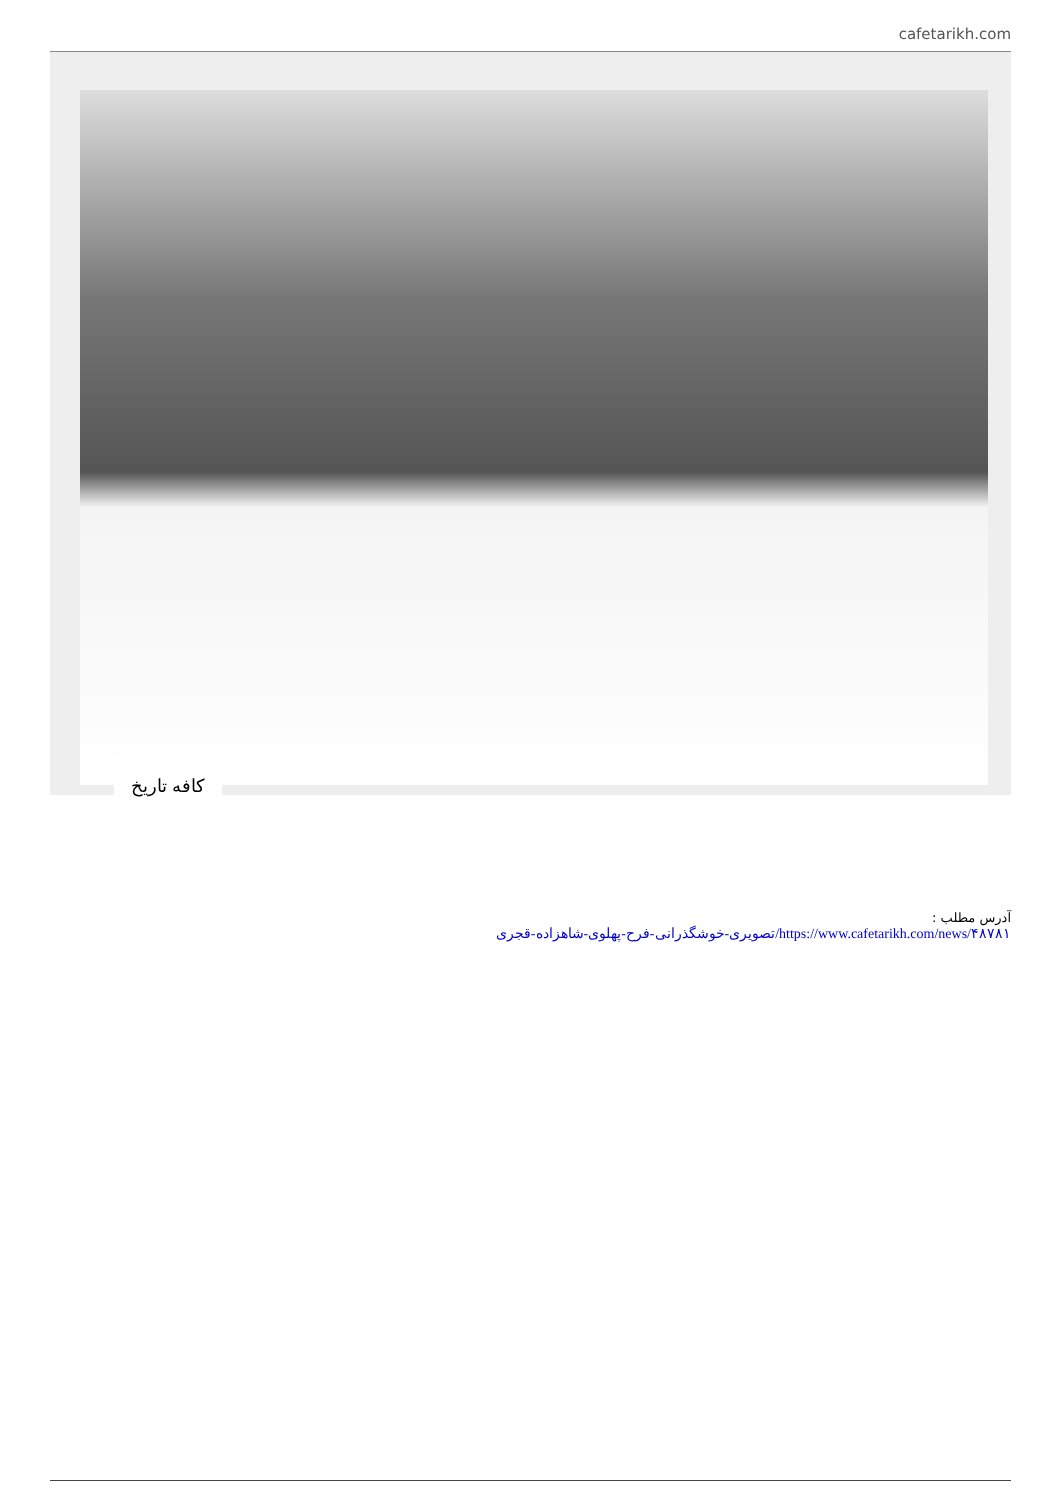cafetarikh.com
کافه تاریخ
آدرس مطلب :
https://www.cafetarikh.com/news/۴۸۷۸۱/تصویری-خوشگذرانی-فرح-پهلوی-شاهزاده-قجری